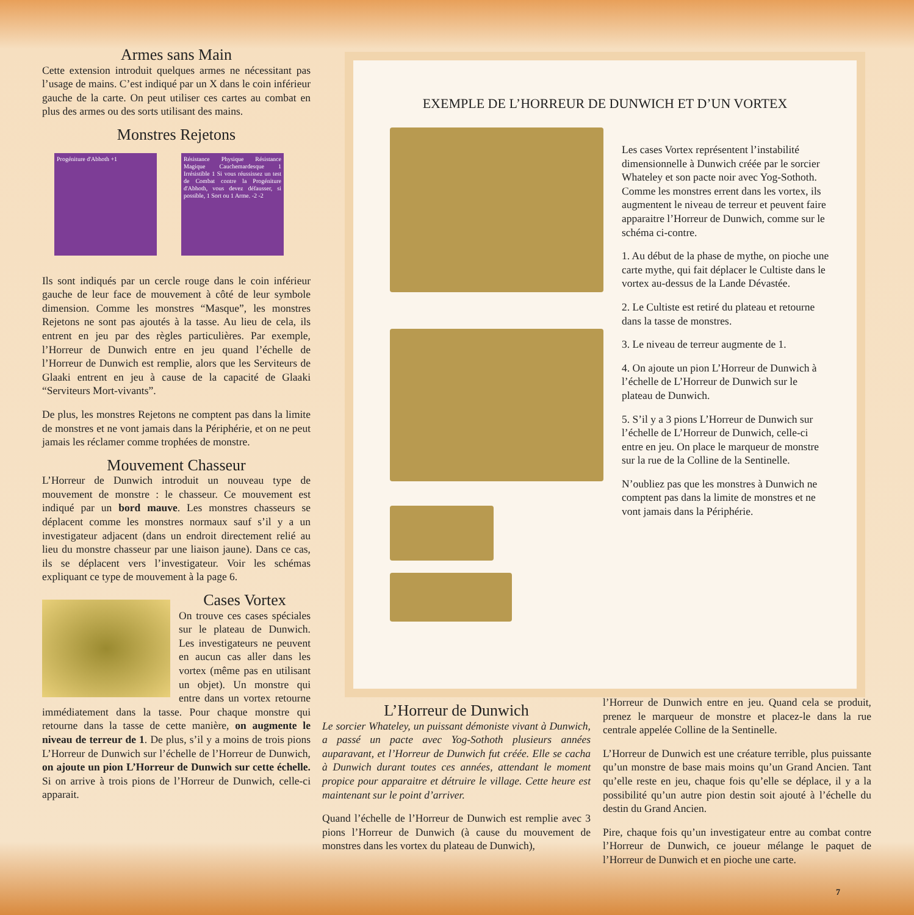Armes sans Main
Cette extension introduit quelques armes ne nécessitant pas l’usage de mains. C’est indiqué par un X dans le coin inférieur gauche de la carte. On peut utiliser ces cartes au combat en plus des armes ou des sorts utilisant des mains.
Monstres Rejetons
Progéniture d'Abhoth +1
Résistance Physique Résistance Magique Cauchemardesque 1 Irrésistible 1 Si vous réussissez un test de Combat contre la Progéniture d'Abhoth, vous devez défausser, si possible, 1 Sort ou 1 Arme. -2 -2
Ils sont indiqués par un cercle rouge dans le coin inférieur gauche de leur face de mouvement à côté de leur symbole dimension. Comme les monstres “Masque”, les monstres Rejetons ne sont pas ajoutés à la tasse. Au lieu de cela, ils entrent en jeu par des règles particulières. Par exemple, l’Horreur de Dunwich entre en jeu quand l’échelle de l’Horreur de Dunwich est remplie, alors que les Serviteurs de Glaaki entrent en jeu à cause de la capacité de Glaaki “Serviteurs Mort-vivants”.
De plus, les monstres Rejetons ne comptent pas dans la limite de monstres et ne vont jamais dans la Périphérie, et on ne peut jamais les réclamer comme trophées de monstre.
Mouvement Chasseur
L’Horreur de Dunwich introduit un nouveau type de mouvement de monstre : le chasseur. Ce mouvement est indiqué par un bord mauve. Les monstres chasseurs se déplacent comme les monstres normaux sauf s’il y a un investigateur adjacent (dans un endroit directement relié au lieu du monstre chasseur par une liaison jaune). Dans ce cas, ils se déplacent vers l’investigateur. Voir les schémas expliquant ce type de mouvement à la page 6.
Cases Vortex
On trouve ces cases spéciales sur le plateau de Dunwich. Les investigateurs ne peuvent en aucun cas aller dans les vortex (même pas en utilisant un objet). Un monstre qui entre dans un vortex retourne immédiatement dans la tasse. Pour chaque monstre qui retourne dans la tasse de cette manière, on augmente le niveau de terreur de 1. De plus, s’il y a moins de trois pions L’Horreur de Dunwich sur l’échelle de l’Horreur de Dunwich, on ajoute un pion L’Horreur de Dunwich sur cette échelle. Si on arrive à trois pions de l’Horreur de Dunwich, celle-ci apparait.
EXEMPLE DE L’HORREUR DE DUNWICH ET D’UN VORTEX
Les cases Vortex représentent l’instabilité dimensionnelle à Dunwich créée par le sorcier Whateley et son pacte noir avec Yog-Sothoth. Comme les monstres errent dans les vortex, ils augmentent le niveau de terreur et peuvent faire apparaitre l’Horreur de Dunwich, comme sur le schéma ci-contre.
1. Au début de la phase de mythe, on pioche une carte mythe, qui fait déplacer le Cultiste dans le vortex au-dessus de la Lande Dévastée.
2. Le Cultiste est retiré du plateau et retourne dans la tasse de monstres.
3. Le niveau de terreur augmente de 1.
4. On ajoute un pion L’Horreur de Dunwich à l’échelle de L’Horreur de Dunwich sur le plateau de Dunwich.
5. S’il y a 3 pions L’Horreur de Dunwich sur l’échelle de L’Horreur de Dunwich, celle-ci entre en jeu. On place le marqueur de monstre sur la rue de la Colline de la Sentinelle.
N’oubliez pas que les monstres à Dunwich ne comptent pas dans la limite de monstres et ne vont jamais dans la Périphérie.
L’Horreur de Dunwich
Le sorcier Whateley, un puissant démoniste vivant à Dunwich, a passé un pacte avec Yog-Sothoth plusieurs années auparavant, et l’Horreur de Dunwich fut créée. Elle se cacha à Dunwich durant toutes ces années, attendant le moment propice pour apparaitre et détruire le village. Cette heure est maintenant sur le point d’arriver.
Quand l’échelle de l’Horreur de Dunwich est remplie avec 3 pions l’Horreur de Dunwich (à cause du mouvement de monstres dans les vortex du plateau de Dunwich),
l’Horreur de Dunwich entre en jeu. Quand cela se produit, prenez le marqueur de monstre et placez-le dans la rue centrale appelée Colline de la Sentinelle.
L’Horreur de Dunwich est une créature terrible, plus puissante qu’un monstre de base mais moins qu’un Grand Ancien. Tant qu’elle reste en jeu, chaque fois qu’elle se déplace, il y a la possibilité qu’un autre pion destin soit ajouté à l’échelle du destin du Grand Ancien.
Pire, chaque fois qu’un investigateur entre au combat contre l’Horreur de Dunwich, ce joueur mélange le paquet de l’Horreur de Dunwich et en pioche une carte.
7